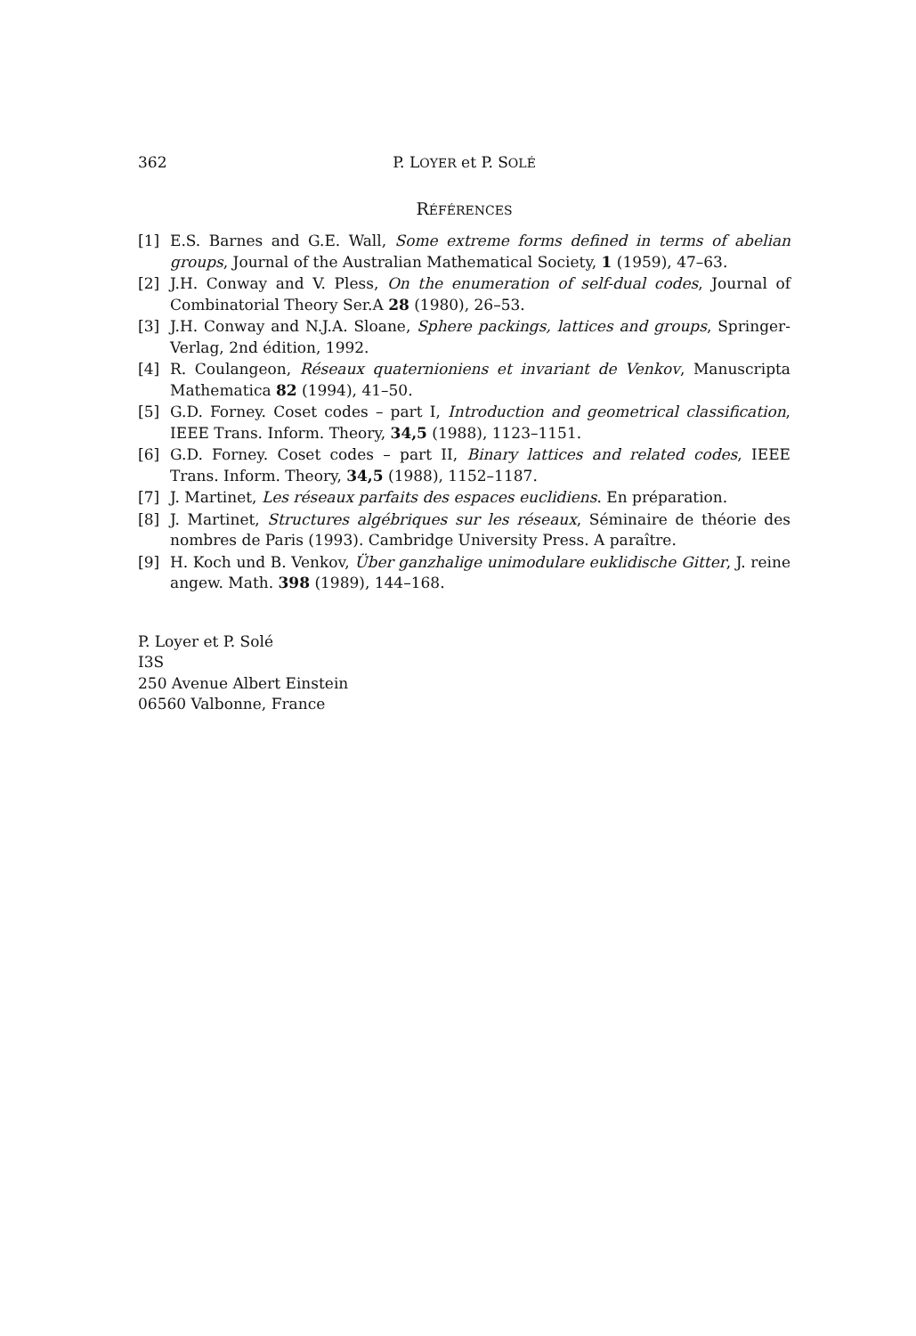362 P. LOYER et P. SOLÉ
RÉFÉRENCES
[1] E.S. Barnes and G.E. Wall, Some extreme forms defined in terms of abelian groups, Journal of the Australian Mathematical Society, 1 (1959), 47–63.
[2] J.H. Conway and V. Pless, On the enumeration of self-dual codes, Journal of Combinatorial Theory Ser.A 28 (1980), 26–53.
[3] J.H. Conway and N.J.A. Sloane, Sphere packings, lattices and groups, Springer-Verlag, 2nd édition, 1992.
[4] R. Coulangeon, Réseaux quaternioniens et invariant de Venkov, Manuscripta Mathematica 82 (1994), 41–50.
[5] G.D. Forney. Coset codes – part I, Introduction and geometrical classification, IEEE Trans. Inform. Theory, 34,5 (1988), 1123–1151.
[6] G.D. Forney. Coset codes – part II, Binary lattices and related codes, IEEE Trans. Inform. Theory, 34,5 (1988), 1152–1187.
[7] J. Martinet, Les réseaux parfaits des espaces euclidiens. En préparation.
[8] J. Martinet, Structures algébriques sur les réseaux, Séminaire de théorie des nombres de Paris (1993). Cambridge University Press. A paraître.
[9] H. Koch und B. Venkov, Über ganzhalige unimodulare euklidische Gitter, J. reine angew. Math. 398 (1989), 144–168.
P. Loyer et P. Solé
I3S
250 Avenue Albert Einstein
06560 Valbonne, France